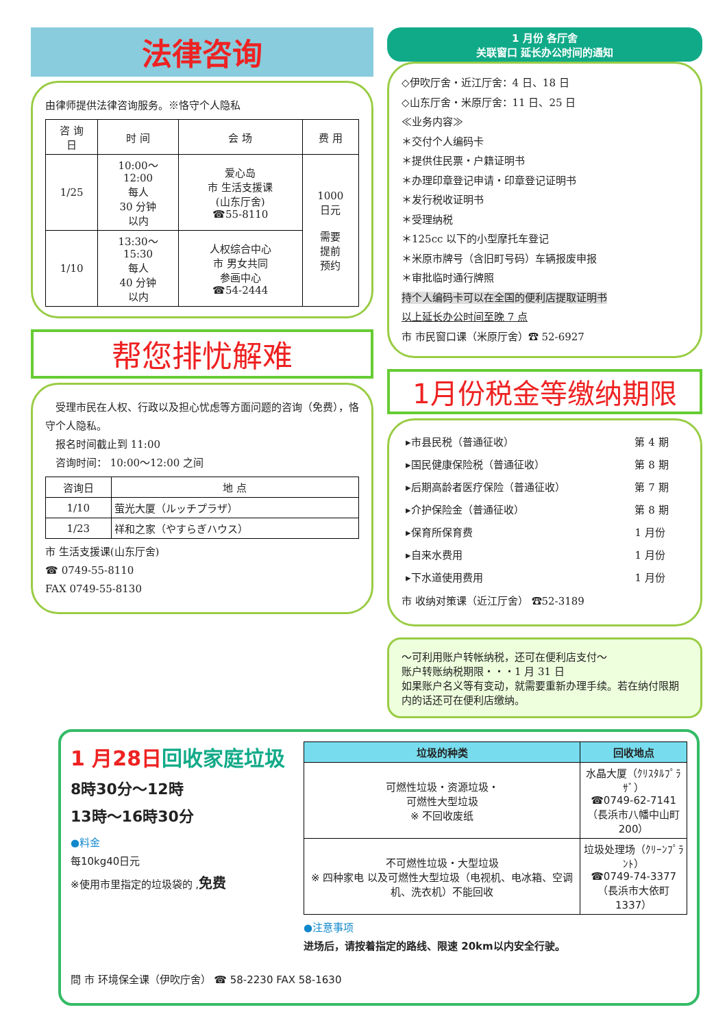法律咨询
由律师提供法律咨询服务。※恪守个人隐私
| 咨 询 日 | 时 间 | 会 场 | 费 用 |
| --- | --- | --- | --- |
| 1/25 | 10:00～ 12:00 每人 30 分钟 以内 | 爱心岛 市 生活支援课 (山东厅舍) ☎55-8110 | 1000 日元 需要 提前 预约 |
| 1/10 | 13:30～ 15:30 每人 40 分钟 以内 | 人权综合中心 市 男女共同 参画中心 ☎54-2444 | |
帮您排忧解难
　受理市民在人权、行政以及担心忧虑等方面问题的咨询（免费），恪守个人隐私。
　报名时间截止到 11:00
　咨询时间： 10:00～12:00 之间
| 咨询日 | 地 点 |
| 1/10 | 萤光大厦（ルッチプラザ） |
| 1/23 | 祥和之家（やすらぎハウス） |
市 生活支援课(山东厅舍)
☎ 0749-55-8110
FAX 0749-55-8130
1 月份 各厅舍
关联窗口 延长办公时间的通知
◇伊吹厅舍・近江厅舍：4 日、18 日
◇山东厅舍・米原厅舍：11 日、25 日
≪业务内容≫
＊交付个人编码卡
＊提供住民票・户籍证明书
＊办理印章登记申请・印章登记证明书
＊发行税收证明书
＊受理纳税
＊125cc 以下的小型摩托车登记
＊米原市牌号（含旧町号码）车辆报废申报
＊审批临时通行牌照
持个人编码卡可以在全国的便利店提取证明书
以上延长办公时间至晚 7 点
市 市民窗口课（米原厅舍）☎ 52-6927
1月份税金等缴纳期限
| ▸市县民税（普通征收） | 第 4 期 |
| ▸国民健康保险税（普通征收） | 第 8 期 |
| ▸后期高龄者医疗保险（普通征收） | 第 7 期 |
| ▸介护保险金（普通征收） | 第 8 期 |
| ▸保育所保育费 | 1 月份 |
| ▸自来水费用 | 1 月份 |
| ▸下水道使用费用 | 1 月份 |
市 收纳对策课（近江厅舍） ☎52-3189
～可利用账户转帐纳税，还可在便利店支付～
账户转账纳税期限・・・1 月 31 日
如果账户名义等有变动，就需要重新办理手续。若在纳付限期内的话还可在便利店缴纳。
1 月28日回收家庭垃圾
8時30分～12時
13時～16時30分
●料金
每10kg40日元
※使用市里指定的垃圾袋的 ,免费
| 垃圾的种类 | 回收地点 |
| --- | --- |
| 可燃性垃圾・资源垃圾・ 可燃性大型垃圾 ※ 不回收废纸 | 水晶大厦（ｸﾘｽﾀﾙﾌﾟﾗｻﾞ） ☎0749-62-7141 （長浜市八幡中山町200） |
| 不可燃性垃圾・大型垃圾 ※ 四种家电 以及可燃性大型垃圾（电视机、电冰箱、空调机、洗衣机）不能回收 | 垃圾处理场（ｸﾘｰﾝﾌﾟﾗﾝﾄ） ☎0749-74-3377 （長浜市大依町1337） |
●注意事项
进场后，请按着指定的路线、限速 20km以内安全行驶。
問 市 环境保全课（伊吹庁舍） ☎ 58-2230 FAX 58-1630